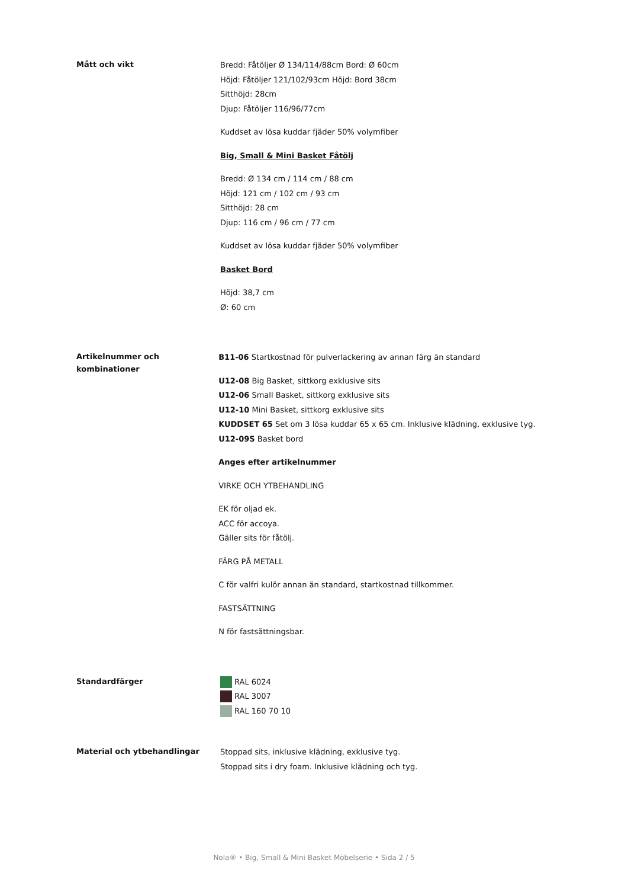Mått och vikt
Bredd: Fåtöljer Ø 134/114/88cm Bord: Ø 60cm
Höjd: Fåtöljer 121/102/93cm Höjd: Bord 38cm
Sitthöjd: 28cm
Djup: Fåtöljer 116/96/77cm
Kuddset av lösa kuddar fjäder 50% volymfiber
Big, Small & Mini Basket Fåtölj
Bredd: Ø 134 cm / 114 cm / 88 cm
Höjd: 121 cm / 102 cm / 93 cm
Sitthöjd: 28 cm
Djup: 116 cm / 96 cm / 77 cm
Kuddset av lösa kuddar fjäder 50% volymfiber
Basket Bord
Höjd: 38,7 cm
Ø: 60 cm
Artikelnummer och
kombinationer
B11-06 Startkostnad för pulverlackering av annan färg än standard
U12-08 Big Basket, sittkorg exklusive sits
U12-06 Small Basket, sittkorg exklusive sits
U12-10 Mini Basket, sittkorg exklusive sits
KUDDSET 65 Set om 3 lösa kuddar 65 x 65 cm. Inklusive klädning, exklusive tyg.
U12-09S Basket bord
Anges efter artikelnummer
VIRKE OCH YTBEHANDLING
EK för oljad ek.
ACC för accoya.
Gäller sits för fåtölj.
FÄRG PÅ METALL
C för valfri kulör annan än standard, startkostnad tillkommer.
FASTSÄTTNING
N för fastsättningsbar.
Standardfärger
RAL 6024
RAL 3007
RAL 160 70 10
Material och ytbehandlingar
Stoppad sits, inklusive klädning, exklusive tyg.
Stoppad sits i dry foam. Inklusive klädning och tyg.
Nola® • Big, Small & Mini Basket Möbelserie • Sida 2 / 5